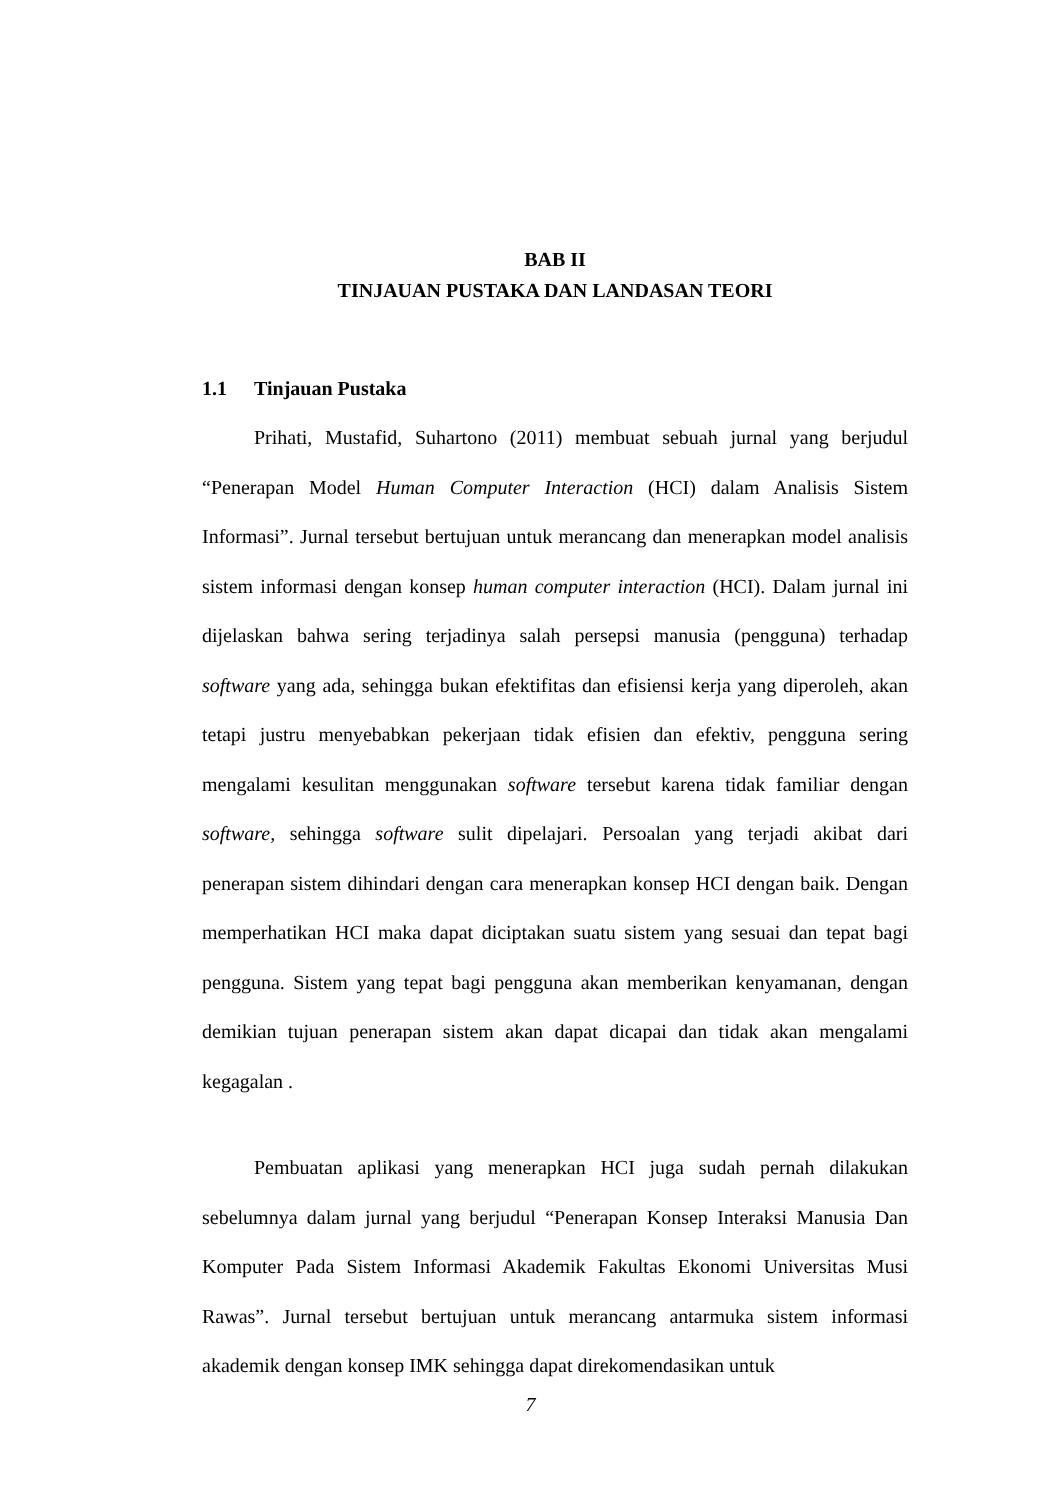BAB II
TINJAUAN PUSTAKA DAN LANDASAN TEORI
1.1 Tinjauan Pustaka
Prihati, Mustafid, Suhartono (2011) membuat sebuah jurnal yang berjudul “Penerapan Model Human Computer Interaction (HCI) dalam Analisis Sistem Informasi”. Jurnal tersebut bertujuan untuk merancang dan menerapkan model analisis sistem informasi dengan konsep human computer interaction (HCI). Dalam jurnal ini dijelaskan bahwa sering terjadinya salah persepsi manusia (pengguna) terhadap software yang ada, sehingga bukan efektifitas dan efisiensi kerja yang diperoleh, akan tetapi justru menyebabkan pekerjaan tidak efisien dan efektiv, pengguna sering mengalami kesulitan menggunakan software tersebut karena tidak familiar dengan software, sehingga software sulit dipelajari. Persoalan yang terjadi akibat dari penerapan sistem dihindari dengan cara menerapkan konsep HCI dengan baik. Dengan memperhatikan HCI maka dapat diciptakan suatu sistem yang sesuai dan tepat bagi pengguna. Sistem yang tepat bagi pengguna akan memberikan kenyamanan, dengan demikian tujuan penerapan sistem akan dapat dicapai dan tidak akan mengalami kegagalan .
Pembuatan aplikasi yang menerapkan HCI juga sudah pernah dilakukan sebelumnya dalam jurnal yang berjudul “Penerapan Konsep Interaksi Manusia Dan Komputer Pada Sistem Informasi Akademik Fakultas Ekonomi Universitas Musi Rawas”. Jurnal tersebut bertujuan untuk merancang antarmuka sistem informasi akademik dengan konsep IMK sehingga dapat direkomendasikan untuk
7